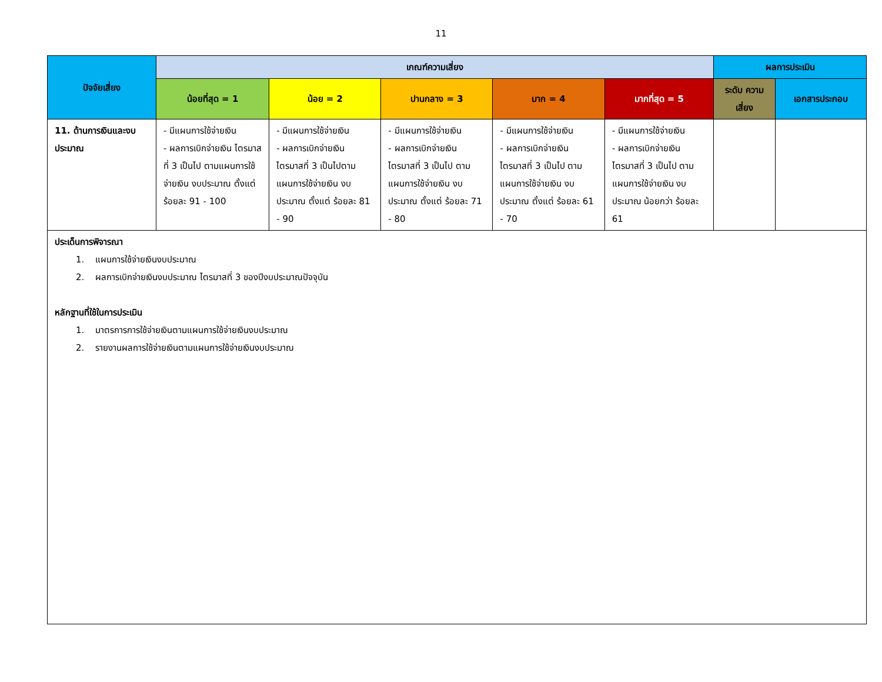11
| ปัจจัยเสี่ยง | เกณฑ์ความเสี่ยง | | | | | ผลการประเมิน | |
| --- | --- | --- | --- | --- | --- | --- | --- |
| | น้อยที่สุด = 1 | น้อย = 2 | ปานกลาง = 3 | มาก = 4 | มากที่สุด = 5 | ระดับ ความเสี่ยง | เอกสารประกอบ |
| 11. ด้านการเงินและงบประมาณ | - มีแผนการใช้จ่ายเงิน - ผลการเบิกจ่ายเงิน ไตรมาสที่ 3 เป็นไป ตามแผนการใช้จ่ายเงิน งบประมาณ ตั้งแต่ ร้อยละ 91 - 100 | - มีแผนการใช้จ่ายเงิน - ผลการเบิกจ่ายเงิน ไตรมาสที่ 3 เป็นไปตาม แผนการใช้จ่ายเงิน งบประมาณ ตั้งแต่ ร้อยละ 81 - 90 | - มีแผนการใช้จ่ายเงิน - ผลการเบิกจ่ายเงิน ไตรมาสที่ 3 เป็นไป ตามแผนการใช้จ่ายเงิน งบประมาณ ตั้งแต่ ร้อยละ 71 - 80 | - มีแผนการใช้จ่ายเงิน - ผลการเบิกจ่ายเงิน ไตรมาสที่ 3 เป็นไป ตามแผนการใช้จ่ายเงิน งบประมาณ ตั้งแต่ ร้อยละ 61 - 70 | - มีแผนการใช้จ่ายเงิน - ผลการเบิกจ่ายเงิน ไตรมาสที่ 3 เป็นไป ตามแผนการใช้จ่ายเงิน งบประมาณ น้อยกว่า ร้อยละ 61 | | |
| ประเด็นการพิจารณา 1. แผนการใช้จ่ายเงินงบประมาณ 2. ผลการเบิกจ่ายเงินงบประมาณ ไตรมาสที่ 3 ของปีงบประมาณปัจจุบัน หลักฐานที่ใช้ในการประเมิน 1. มาตรการการใช้จ่ายเงินตามแผนการใช้จ่ายเงินงบประมาณ 2. รายงานผลการใช้จ่ายเงินตามแผนการใช้จ่ายเงินงบประมาณ | | | | | | | |